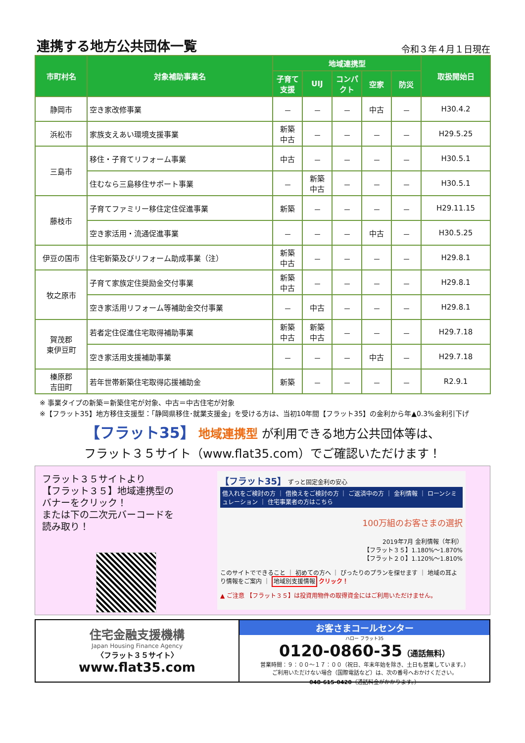連携する地方公共団体一覧
令和３年４月１日現在
| 市町村名 | 対象補助事業名 | 地域連携型 | | | | | 取扱開始日 |
| --- | --- | --- | --- | --- | --- | --- | --- |
| | | 子育て支援 | UIJ | コンパクト | 空家 | 防災 | |
| 静岡市 | 空き家改修事業 | － | － | － | 中古 | － | H30.4.2 |
| 浜松市 | 家族支えあい環境支援事業 | 新築 中古 | － | － | － | － | H29.5.25 |
| 三島市 | 移住・子育てリフォーム事業 | 中古 | － | － | － | － | H30.5.1 |
| | 住むなら三島移住サポート事業 | － | 新築 中古 | － | － | － | H30.5.1 |
| 藤枝市 | 子育てファミリー移住定住促進事業 | 新築 | － | － | － | － | H29.11.15 |
| | 空き家活用・流通促進事業 | － | － | － | 中古 | － | H30.5.25 |
| 伊豆の国市 | 住宅新築及びリフォーム助成事業（注） | 新築 中古 | － | － | － | － | H29.8.1 |
| 牧之原市 | 子育て家族定住奨励金交付事業 | 新築 中古 | － | － | － | － | H29.8.1 |
| | 空き家活用リフォーム等補助金交付事業 | － | 中古 | － | － | － | H29.8.1 |
| 賀茂郡 東伊豆町 | 若者定住促進住宅取得補助事業 | 新築 中古 | 新築 中古 | － | － | － | H29.7.18 |
| | 空き家活用支援補助事業 | － | － | － | 中古 | － | H29.7.18 |
| 榛原郡 吉田町 | 若年世帯新築住宅取得応援補助金 | 新築 | － | － | － | － | R2.9.1 |
※ 事業タイプの新築＝新築住宅が対象、中古＝中古住宅が対象
※【フラット35】地方移住支援型：「静岡県移住･就業支援金」を受ける方は、当初10年間【フラット35】の金利から年▲0.3%金利引下げ
【フラット35】 地域連携型 が利用できる地方公共団体等は、
フラット３５サイト（www.flat35.com）でご確認いただけます！
フラット３５サイトより
【フラット３５】地域連携型の
バナーをクリック！
または下の二次元バーコードを
読み取り！
【フラット35】 ずっと固定金利の安心
借入れをご検討の方 ｜ 借換えをご検討の方 ｜ ご返済中の方 ｜ 金利情報 ｜ ローンシミュレーション ｜ 住宅事業者の方はこちら
100万組のお客さまの選択
2019年7月 金利情報（年利）
【フラット３５】1.180%～1.870%
【フラット２０】1.120%～1.810%
このサイトでできること ｜ 初めての方へ ｜ ぴったりのプランを探せます ｜ 地域の耳より情報をご案内 ｜ 地域別支援情報 クリック！
▲ ご注意 【フラット３５】は投資用物件の取得資金にはご利用いただけません。
住宅金融支援機構
Japan Housing Finance Agency
〈フラット３５サイト〉
www.flat35.com
お客さまコールセンター
ハロー フラット35
0120-0860-35（通話無料）
営業時間：９：００～１７：００（祝日、年末年始を除き、土日も営業しています。）
ご利用いただけない場合（国際電話など）は、次の番号へおかけください。
048-615-0420（通話料金がかかります。）